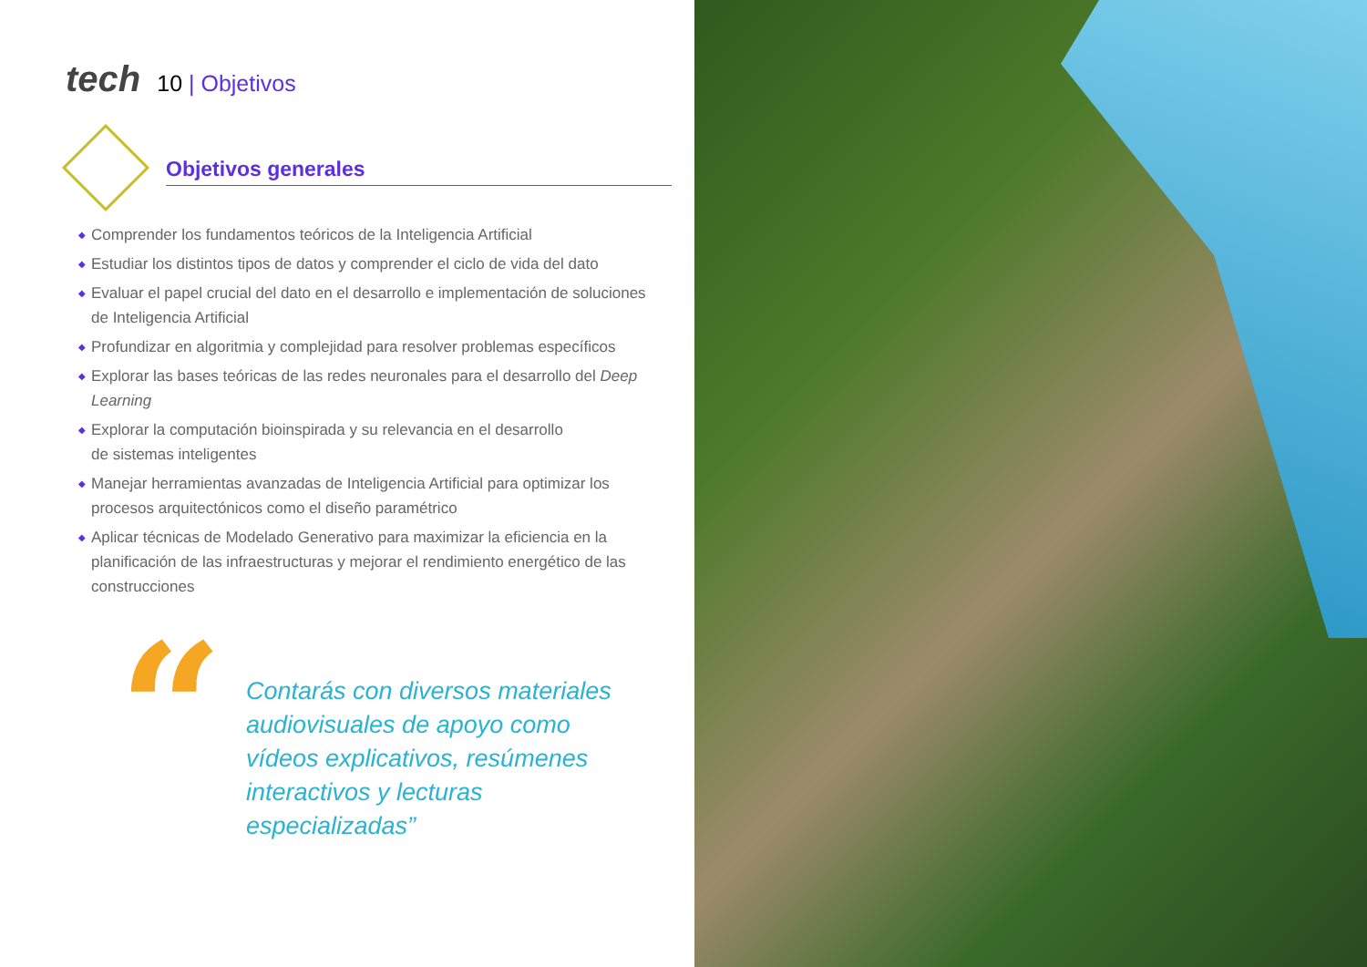tech 10 | Objetivos
Objetivos generales
◆ Comprender los fundamentos teóricos de la Inteligencia Artificial
◆ Estudiar los distintos tipos de datos y comprender el ciclo de vida del dato
◆ Evaluar el papel crucial del dato en el desarrollo e implementación de soluciones
de Inteligencia Artificial
◆ Profundizar en algoritmia y complejidad para resolver problemas específicos
◆ Explorar las bases teóricas de las redes neuronales para el desarrollo del Deep Learning
◆ Explorar la computación bioinspirada y su relevancia en el desarrollo
de sistemas inteligentes
◆ Manejar herramientas avanzadas de Inteligencia Artificial para optimizar los procesos arquitectónicos como el diseño paramétrico
◆ Aplicar técnicas de Modelado Generativo para maximizar la eficiencia en la planificación de las infraestructuras y mejorar el rendimiento energético de las construcciones
“
Contarás con diversos materiales audiovisuales de apoyo como vídeos explicativos, resúmenes interactivos y lecturas especializadas”